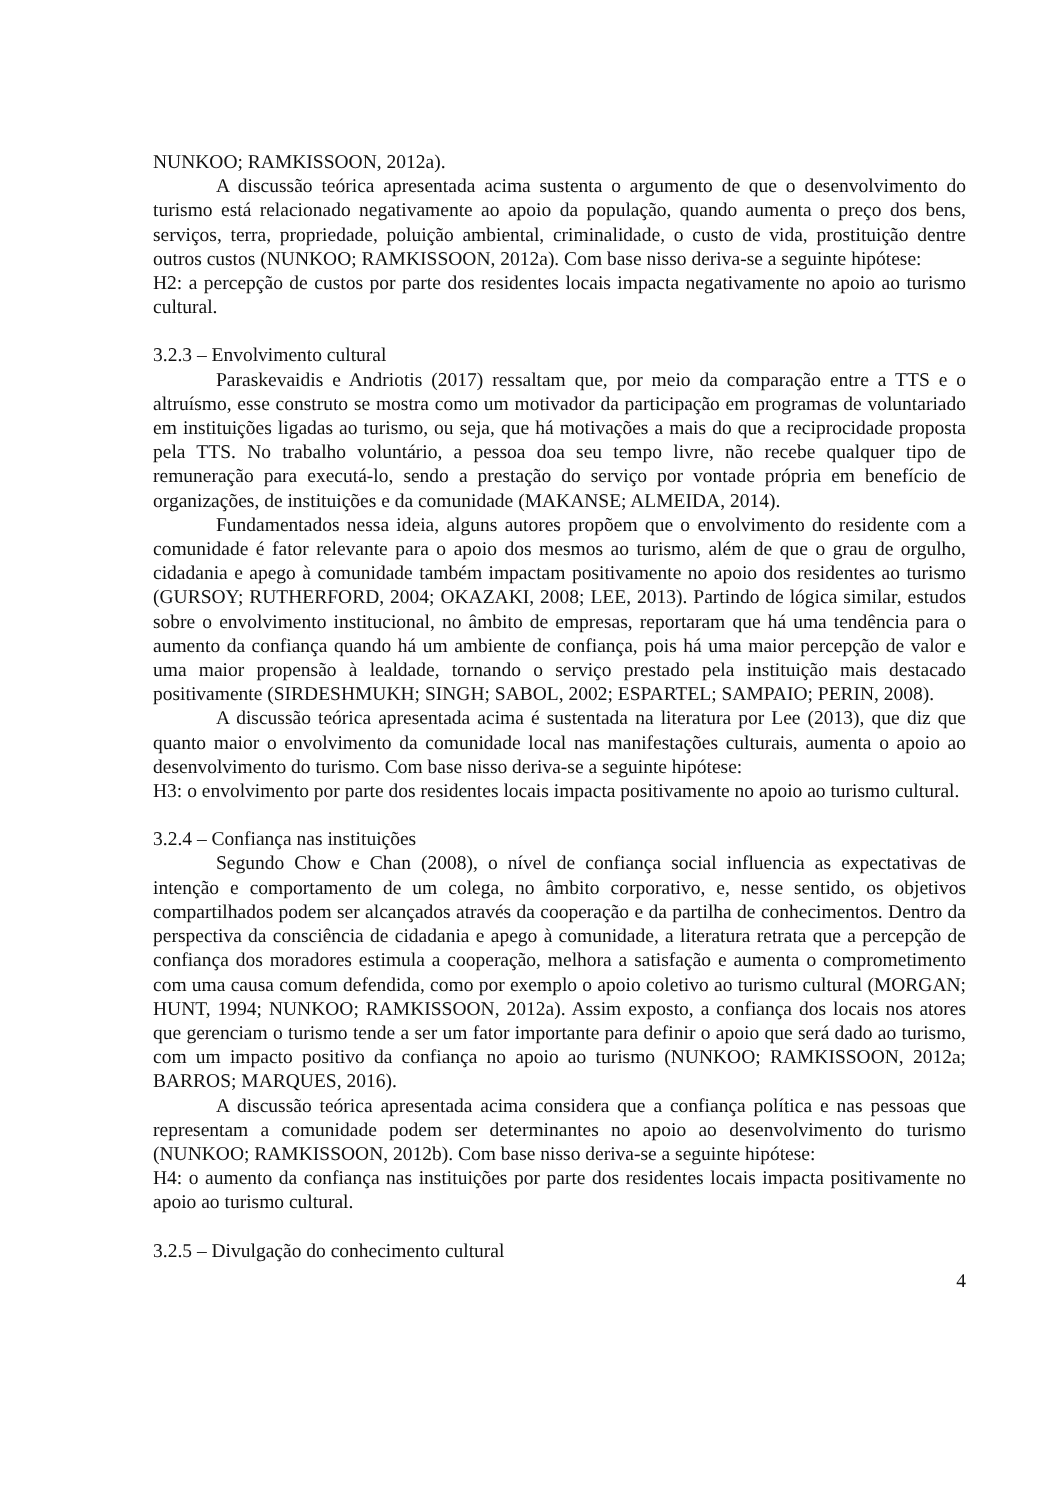NUNKOO; RAMKISSOON, 2012a).
A discussão teórica apresentada acima sustenta o argumento de que o desenvolvimento do turismo está relacionado negativamente ao apoio da população, quando aumenta o preço dos bens, serviços, terra, propriedade, poluição ambiental, criminalidade, o custo de vida, prostituição dentre outros custos (NUNKOO; RAMKISSOON, 2012a). Com base nisso deriva-se a seguinte hipótese:
H2: a percepção de custos por parte dos residentes locais impacta negativamente no apoio ao turismo cultural.
3.2.3 – Envolvimento cultural
Paraskevaidis e Andriotis (2017) ressaltam que, por meio da comparação entre a TTS e o altruísmo, esse construto se mostra como um motivador da participação em programas de voluntariado em instituições ligadas ao turismo, ou seja, que há motivações a mais do que a reciprocidade proposta pela TTS. No trabalho voluntário, a pessoa doa seu tempo livre, não recebe qualquer tipo de remuneração para executá-lo, sendo a prestação do serviço por vontade própria em benefício de organizações, de instituições e da comunidade (MAKANSE; ALMEIDA, 2014).
Fundamentados nessa ideia, alguns autores propõem que o envolvimento do residente com a comunidade é fator relevante para o apoio dos mesmos ao turismo, além de que o grau de orgulho, cidadania e apego à comunidade também impactam positivamente no apoio dos residentes ao turismo (GURSOY; RUTHERFORD, 2004; OKAZAKI, 2008; LEE, 2013). Partindo de lógica similar, estudos sobre o envolvimento institucional, no âmbito de empresas, reportaram que há uma tendência para o aumento da confiança quando há um ambiente de confiança, pois há uma maior percepção de valor e uma maior propensão à lealdade, tornando o serviço prestado pela instituição mais destacado positivamente (SIRDESHMUKH; SINGH; SABOL, 2002; ESPARTEL; SAMPAIO; PERIN, 2008).
A discussão teórica apresentada acima é sustentada na literatura por Lee (2013), que diz que quanto maior o envolvimento da comunidade local nas manifestações culturais, aumenta o apoio ao desenvolvimento do turismo. Com base nisso deriva-se a seguinte hipótese:
H3: o envolvimento por parte dos residentes locais impacta positivamente no apoio ao turismo cultural.
3.2.4 – Confiança nas instituições
Segundo Chow e Chan (2008), o nível de confiança social influencia as expectativas de intenção e comportamento de um colega, no âmbito corporativo, e, nesse sentido, os objetivos compartilhados podem ser alcançados através da cooperação e da partilha de conhecimentos. Dentro da perspectiva da consciência de cidadania e apego à comunidade, a literatura retrata que a percepção de confiança dos moradores estimula a cooperação, melhora a satisfação e aumenta o comprometimento com uma causa comum defendida, como por exemplo o apoio coletivo ao turismo cultural (MORGAN; HUNT, 1994; NUNKOO; RAMKISSOON, 2012a). Assim exposto, a confiança dos locais nos atores que gerenciam o turismo tende a ser um fator importante para definir o apoio que será dado ao turismo, com um impacto positivo da confiança no apoio ao turismo (NUNKOO; RAMKISSOON, 2012a; BARROS; MARQUES, 2016).
A discussão teórica apresentada acima considera que a confiança política e nas pessoas que representam a comunidade podem ser determinantes no apoio ao desenvolvimento do turismo (NUNKOO; RAMKISSOON, 2012b). Com base nisso deriva-se a seguinte hipótese:
H4: o aumento da confiança nas instituições por parte dos residentes locais impacta positivamente no apoio ao turismo cultural.
3.2.5 – Divulgação do conhecimento cultural
4